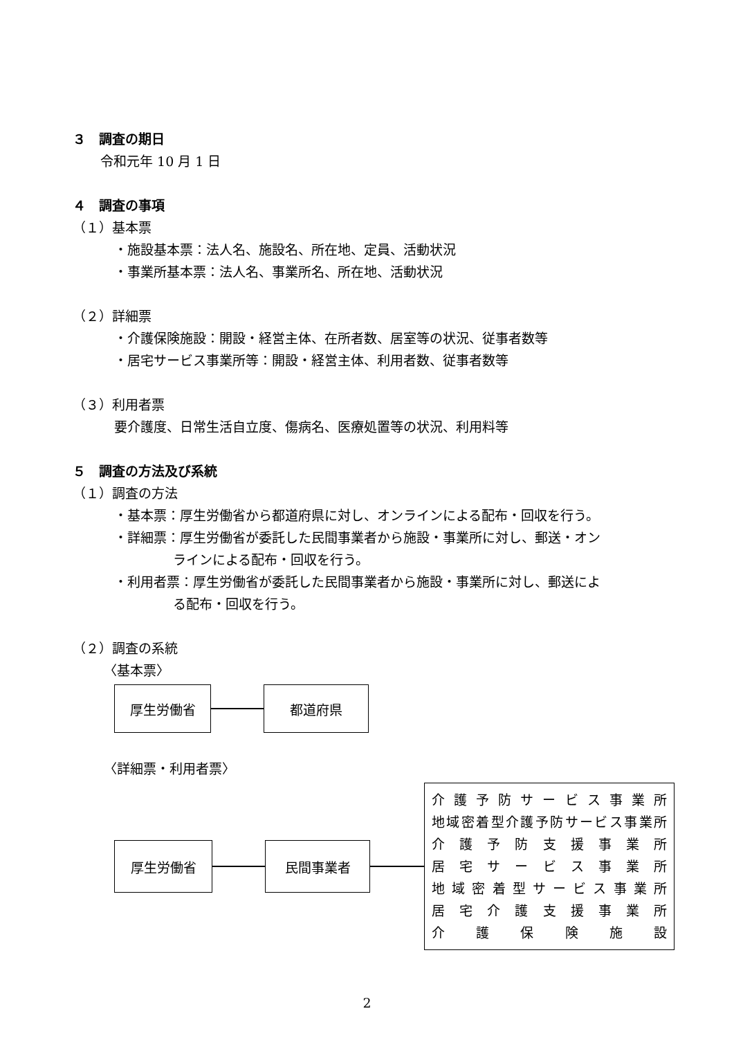３　調査の期日
令和元年 10 月 1 日
４　調査の事項
（１）基本票
・施設基本票：法人名、施設名、所在地、定員、活動状況
・事業所基本票：法人名、事業所名、所在地、活動状況
（２）詳細票
・介護保険施設：開設・経営主体、在所者数、居室等の状況、従事者数等
・居宅サービス事業所等：開設・経営主体、利用者数、従事者数等
（３）利用者票
要介護度、日常生活自立度、傷病名、医療処置等の状況、利用料等
５　調査の方法及び系統
（１）調査の方法
・基本票：厚生労働省から都道府県に対し、オンラインによる配布・回収を行う。
・詳細票：厚生労働省が委託した民間事業者から施設・事業所に対し、郵送・オン
ラインによる配布・回収を行う。
・利用者票：厚生労働省が委託した民間事業者から施設・事業所に対し、郵送によ
る配布・回収を行う。
（２）調査の系統
〈基本票〉
厚生労働省 都道府県
〈詳細票・利用者票〉
厚生労働省 民間事業者
介護予防サービス事業所
地域密着型介護予防サービス事業所
介護予防支援事業所
居宅サービス事業所
地域密着型サービス事業所
居宅介護支援事業所
介護保険施設
2